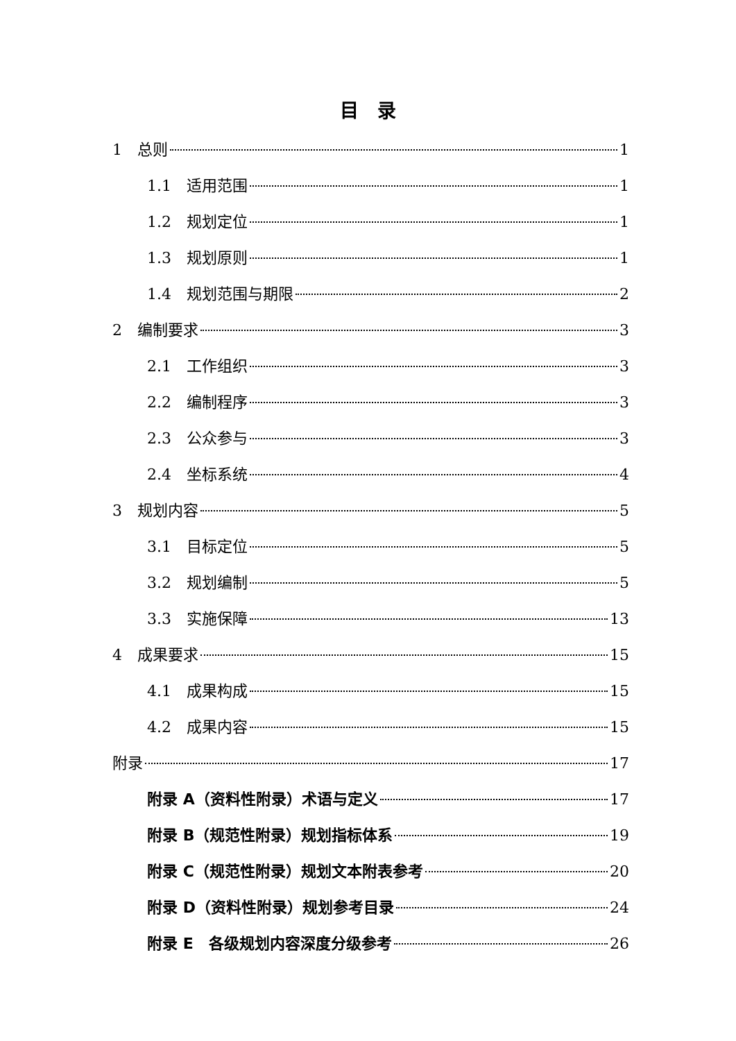目　录
1　总则 1
1.1　适用范围 1
1.2　规划定位 1
1.3　规划原则 1
1.4　规划范围与期限 2
2　编制要求 3
2.1　工作组织 3
2.2　编制程序 3
2.3　公众参与 3
2.4　坐标系统 4
3　规划内容 5
3.1　目标定位 5
3.2　规划编制 5
3.3　实施保障 13
4　成果要求 15
4.1　成果构成 15
4.2　成果内容 15
附录 17
附录 A（资料性附录）术语与定义 17
附录 B（规范性附录）规划指标体系 19
附录 C（规范性附录）规划文本附表参考 20
附录 D（资料性附录）规划参考目录 24
附录 E　各级规划内容深度分级参考 26